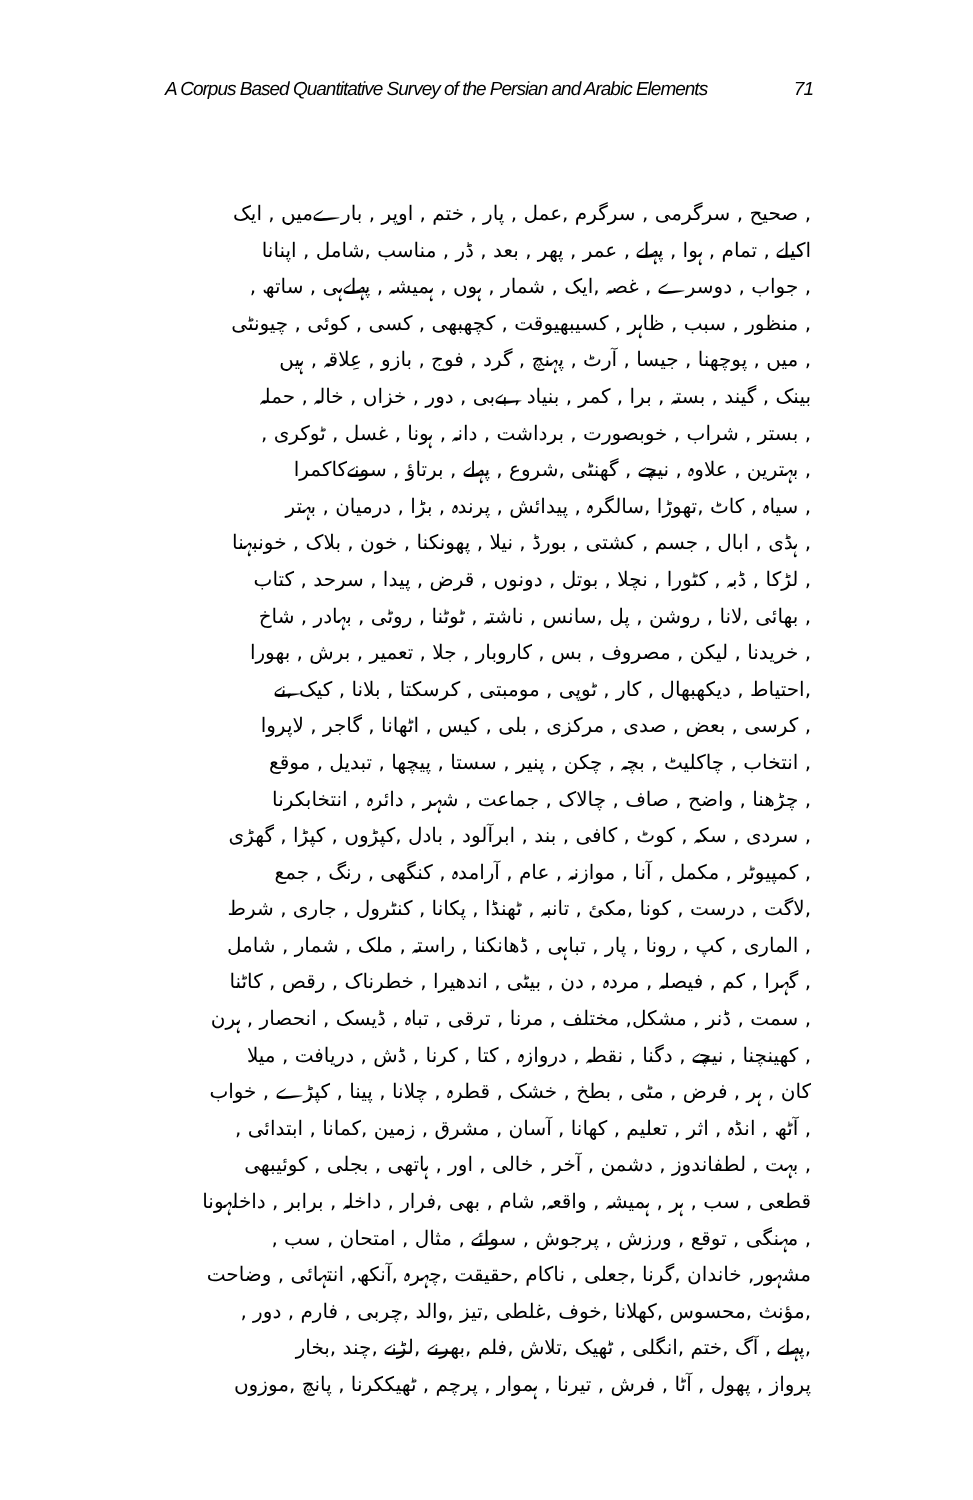A Corpus Based Quantitative Survey of the Persian and Arabic Elements 71
, صحیح , سرگرمی , سرگرم ,عمل , پار , ختم , اوپر , بارےمیں , ایک
اکیلے , تمام , ہوا , پہلے , عمر , پھر , بعد , ڈر , مناسب ,شامل , اپنانا
, جواب , دوسرے , غصہ ,ایک , شمار , ہوں , ہمیشہ , پہلےہی , ساتھ ,
, منظور , سبب , ظاہر , کسیبھیوقت , کچھبھی , کسی , کوئی , چیونٹی
, میں , پوچھنا , جیسا , آرٹ , پہنچ , گرد , فوج , بازو , عِلاقہ , ہیں
بینک , گیند , بستہ , برا , کمر , بنیاد , بےبی , دور , خزاں , خالہ , حملہ
, بستر , شراب , خوبصورت , برداشت , دانہ , ہونا , غسل , ٹوکری ,
, بہترین , علاوہ , نیچے , گھنٹی ,شروع , پہلے , برتاؤ , سونےکاکمرا
, سیاہ , کاٹ ,تھوڑا ,سالگرہ , پیدائش , پرندہ , بڑا , درمیان , بہتر
, ہڈی , ابال , جسم , کشتی , بورڈ , نیلا , پھونکنا , خون , بلاک , خونبہنا
, لڑکا , ڈبہ , کٹورا , نچلا , بوتل , دونوں , قرض , پیدا , سرحد , کتاب
, بھائی ,لانا , روشن , پل ,سانس , ناشتہ , ٹوٹنا , روٹی , بہادر , شاخ
, خریدنا , لیکن , مصروف , بس , کاروبار , جلا , تعمیر , برش , بھورا
,احتیاط , دیکھبھال , کار , ٹوپی , مومبتی , کرسکتا , بلانا , کیک ,نے
, کرسی , بعض , صدی , مرکزی , بلی , کیس , اٹھانا , گاجر , لاپروا
, انتخاب , چاکلیٹ , بچہ , چکن , پنیر , سستا , پیچھا , تبدیل , موقع
, چڑھنا , واضح , صاف , چالاک , جماعت , شہر , دائرہ , انتخابکرنا
, سردی , سکہ , کوٹ , کافی , بند , ابرآلود , بادل ,کپڑوں , کپڑا , گھڑی
, کمپیوٹر , مکمل , آنا , موازنہ , عام , آرامدہ , کنگھی , رنگ , جمع
,لاگت , درست , کونا ,مکئ , تانبہ , ٹھنڈا , پکانا , کنٹرول , جاری , شرط
, الماری , کپ , رونا , پار , تباہی , ڈھانکنا , راستہ , ملک , شمار , شامل
, گہرا , کم , فیصلہ , مردہ , دن , بیٹی , اندھیرا , خطرناک , رقص , کاٹنا
, سمت , ڈنر , مشکل, مختلف , مرنا , ترقی , تباہ , ڈیسک , انحصار , ہرن
, کھینچنا , نیچے , دگنا , نقطہ , دروازہ , کتا , کرنا , ڈش , دریافت , میلا
کان , ہر , فرض , مٹی , بطخ , خشک , قطرہ , چلانا , پینا , کپڑے , خواب
, آٹھ , انڈہ , اثر , تعلیم , کھانا , آسان , مشرق , زمین ,کمانا , ابتدائی ,
, بہت , لطفاندوز , دشمن , آخر , خالی , اور , ہاتھی , بجلی , کوئیبھی
قطعی , سب , ہر , ہمیشہ , واقعہ, شام , بھی ,فرار , داخلہ , برابر , داخلہونا
, مہنگی , توقع , ورزش , پرجوش , سوائے , مثال , امتحان , سب ,
مشہور, خاندان ,گرنا ,جعلی , ناکام ,حقیقت ,چہرہ ,آنکھ, انتہائی , وضاحت
,مؤنث ,محسوس ,کھلانا ,خوف ,غلطی ,تیز ,والد ,چربی , فارم , دور ,
,پہلے , آگ ,ختم ,انگلی , ٹھیک ,تلاش ,فلم ,بھرنے ,لڑنے ,چند ,بخار
پرواز , پھول , آٹا , فرش , تیرنا , ہموار , پرچم , ٹھیککرنا , پانچ ,موزوں